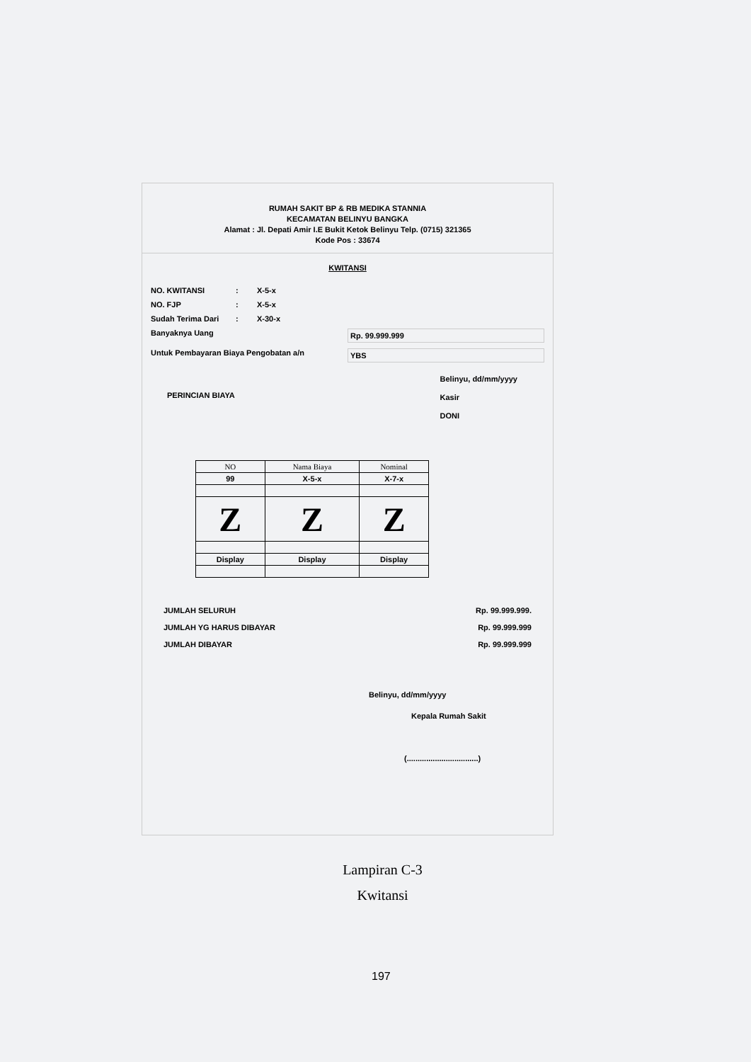RUMAH SAKIT BP & RB MEDIKA STANNIA
KECAMATAN BELINYU BANGKA
Alamat : Jl. Depati Amir I.E Bukit Ketok Belinyu Telp. (0715) 321365
Kode Pos : 33674
KWITANSI
NO. KWITANSI: X-5-x
NO. FJP: X-5-x
Sudah Terima Dari: X-30-x
Banyaknya Uang Rp. 99.999.999
Untuk Pembayaran Biaya Pengobatan a/n YBS
PERINCIAN BIAYA Belinyu, dd/mm/yyyy
Kasir
DONI
| NO | Nama Biaya | Nominal |
| --- | --- | --- |
| 99 | X-5-x | X-7-x |
| Z | Z | Z |
| Display | Display | Display |
JUMLAH SELURUH Rp. 99.999.999.
JUMLAH YG HARUS DIBAYAR Rp. 99.999.999
JUMLAH DIBAYAR Rp. 99.999.999
Belinyu, dd/mm/yyyy
Kepala Rumah Sakit
(.................................)
Lampiran C-3
Kwitansi
197